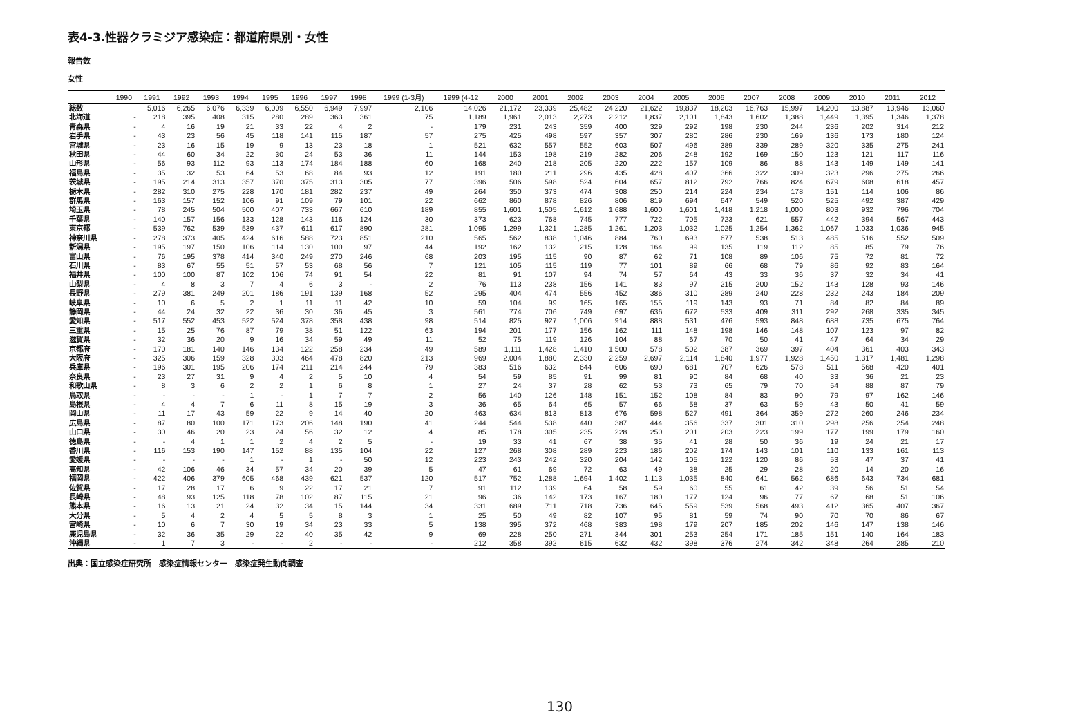表4-3.性器クラミジア感染症：都道府県別・女性
報告数
女性
| | 1990 | 1991 | 1992 | 1993 | 1994 | 1995 | 1996 | 1997 | 1998 | 1999 (1-3月) | 1999 (4-12 | 2000 | 2001 | 2002 | 2003 | 2004 | 2005 | 2006 | 2007 | 2008 | 2009 | 2010 | 2011 | 2012 |
| --- | --- | --- | --- | --- | --- | --- | --- | --- | --- | --- | --- | --- | --- | --- | --- | --- | --- | --- | --- | --- | --- | --- | --- | --- |
| 総数 | | 5,016 | 6,265 | 6,076 | 6,339 | 6,009 | 6,550 | 6,949 | 7,997 | 2,106 | 14,026 | 21,172 | 23,339 | 25,482 | 24,220 | 21,622 | 19,837 | 18,203 | 16,763 | 15,997 | 14,200 | 13,887 | 13,946 | 13,060 |
| 北海道 | - | 218 | 395 | 408 | 315 | 280 | 289 | 363 | 361 | 75 | 1,189 | 1,961 | 2,013 | 2,273 | 2,212 | 1,837 | 2,101 | 1,843 | 1,602 | 1,388 | 1,449 | 1,395 | 1,346 | 1,378 |
| 青森県 | - | 4 | 16 | 19 | 21 | 33 | 22 | 4 | 2 | - | 179 | 231 | 243 | 359 | 400 | 329 | 292 | 198 | 230 | 244 | 236 | 202 | 314 | 212 |
| 岩手県 | - | 43 | 23 | 56 | 45 | 118 | 141 | 115 | 187 | 57 | 275 | 425 | 498 | 597 | 357 | 307 | 280 | 286 | 230 | 169 | 136 | 173 | 180 | 124 |
| 宮城県 | - | 23 | 16 | 15 | 19 | 9 | 13 | 23 | 18 | 1 | 521 | 632 | 557 | 552 | 603 | 507 | 496 | 389 | 339 | 289 | 320 | 335 | 275 | 241 |
| 秋田県 | - | 44 | 60 | 34 | 22 | 30 | 24 | 53 | 36 | 11 | 144 | 153 | 198 | 219 | 282 | 206 | 248 | 192 | 169 | 150 | 123 | 121 | 117 | 116 |
| 山形県 | - | 56 | 93 | 112 | 93 | 113 | 174 | 184 | 188 | 60 | 168 | 240 | 218 | 205 | 220 | 222 | 157 | 109 | 86 | 88 | 143 | 149 | 149 | 141 |
| 福島県 | - | 35 | 32 | 53 | 64 | 53 | 68 | 84 | 93 | 12 | 191 | 180 | 211 | 296 | 435 | 428 | 407 | 366 | 322 | 309 | 323 | 296 | 275 | 266 |
| 茨城県 | - | 195 | 214 | 313 | 357 | 370 | 375 | 313 | 305 | 77 | 396 | 506 | 598 | 524 | 604 | 657 | 812 | 792 | 766 | 824 | 679 | 608 | 618 | 457 |
| 栃木県 | - | 282 | 310 | 275 | 228 | 170 | 181 | 282 | 237 | 49 | 264 | 350 | 373 | 474 | 308 | 250 | 214 | 224 | 234 | 178 | 151 | 114 | 106 | 86 |
| 群馬県 | - | 163 | 157 | 152 | 106 | 91 | 109 | 79 | 101 | 22 | 662 | 860 | 878 | 826 | 806 | 819 | 694 | 647 | 549 | 520 | 525 | 492 | 387 | 429 |
| 埼玉県 | - | 78 | 245 | 504 | 500 | 407 | 733 | 667 | 610 | 189 | 855 | 1,601 | 1,505 | 1,612 | 1,688 | 1,600 | 1,601 | 1,418 | 1,218 | 1,000 | 803 | 932 | 796 | 704 |
| 千葉県 | - | 140 | 157 | 156 | 133 | 128 | 143 | 116 | 124 | 30 | 373 | 623 | 768 | 745 | 777 | 722 | 705 | 723 | 621 | 557 | 442 | 394 | 567 | 443 |
| 東京都 | - | 539 | 762 | 539 | 539 | 437 | 611 | 617 | 890 | 281 | 1,095 | 1,299 | 1,321 | 1,285 | 1,261 | 1,203 | 1,032 | 1,025 | 1,254 | 1,362 | 1,067 | 1,033 | 1,036 | 945 |
| 神奈川県 | - | 278 | 373 | 405 | 424 | 616 | 588 | 723 | 851 | 210 | 565 | 562 | 838 | 1,046 | 884 | 760 | 693 | 677 | 538 | 513 | 485 | 516 | 552 | 509 |
| 新潟県 | - | 195 | 197 | 150 | 106 | 114 | 130 | 100 | 97 | 44 | 192 | 162 | 132 | 215 | 128 | 164 | 99 | 135 | 119 | 112 | 85 | 85 | 79 | 76 |
| 富山県 | - | 76 | 195 | 378 | 414 | 340 | 249 | 270 | 246 | 68 | 203 | 195 | 115 | 90 | 87 | 62 | 71 | 108 | 89 | 106 | 75 | 72 | 81 | 72 |
| 石川県 | - | 83 | 67 | 55 | 51 | 57 | 53 | 68 | 56 | 7 | 121 | 105 | 115 | 119 | 77 | 101 | 89 | 66 | 68 | 79 | 86 | 92 | 83 | 164 |
| 福井県 | - | 100 | 100 | 87 | 102 | 106 | 74 | 91 | 54 | 22 | 81 | 91 | 107 | 94 | 74 | 57 | 64 | 43 | 33 | 36 | 37 | 32 | 34 | 41 |
| 山梨県 | - | 4 | 8 | 3 | 7 | 4 | 6 | 3 | - | 2 | 76 | 113 | 238 | 156 | 141 | 83 | 97 | 215 | 200 | 152 | 143 | 128 | 93 | 146 |
| 長野県 | - | 279 | 381 | 249 | 201 | 186 | 191 | 139 | 168 | 52 | 295 | 404 | 474 | 556 | 452 | 386 | 310 | 289 | 240 | 228 | 232 | 243 | 184 | 209 |
| 岐阜県 | - | 10 | 6 | 5 | 2 | 1 | 11 | 11 | 42 | 10 | 59 | 104 | 99 | 165 | 165 | 155 | 119 | 143 | 93 | 71 | 84 | 82 | 84 | 89 |
| 静岡県 | - | 44 | 24 | 32 | 22 | 36 | 30 | 36 | 45 | 3 | 561 | 774 | 706 | 749 | 697 | 636 | 672 | 533 | 409 | 311 | 292 | 268 | 335 | 345 |
| 愛知県 | - | 517 | 552 | 453 | 522 | 524 | 378 | 358 | 438 | 98 | 514 | 825 | 927 | 1,006 | 914 | 888 | 531 | 476 | 593 | 848 | 688 | 735 | 675 | 764 |
| 三重県 | - | 15 | 25 | 76 | 87 | 79 | 38 | 51 | 122 | 63 | 194 | 201 | 177 | 156 | 162 | 111 | 148 | 198 | 146 | 148 | 107 | 123 | 97 | 82 |
| 滋賀県 | - | 32 | 36 | 20 | 9 | 16 | 34 | 59 | 49 | 11 | 52 | 75 | 119 | 126 | 104 | 88 | 67 | 70 | 50 | 41 | 47 | 64 | 34 | 29 |
| 京都府 | - | 170 | 181 | 140 | 146 | 134 | 122 | 258 | 234 | 49 | 589 | 1,111 | 1,428 | 1,410 | 1,500 | 578 | 502 | 387 | 369 | 397 | 404 | 361 | 403 | 343 |
| 大阪府 | - | 325 | 306 | 159 | 328 | 303 | 464 | 478 | 820 | 213 | 969 | 2,004 | 1,880 | 2,330 | 2,259 | 2,697 | 2,114 | 1,840 | 1,977 | 1,928 | 1,450 | 1,317 | 1,481 | 1,298 |
| 兵庫県 | - | 196 | 301 | 195 | 206 | 174 | 211 | 214 | 244 | 79 | 383 | 516 | 632 | 644 | 606 | 690 | 681 | 707 | 626 | 578 | 511 | 568 | 420 | 401 |
| 奈良県 | - | 23 | 27 | 31 | 9 | 4 | 2 | 5 | 10 | 4 | 54 | 59 | 85 | 91 | 99 | 81 | 90 | 84 | 68 | 40 | 33 | 36 | 21 | 23 |
| 和歌山県 | - | 8 | 3 | 6 | 2 | 2 | 1 | 6 | 8 | 1 | 27 | 24 | 37 | 28 | 62 | 53 | 73 | 65 | 79 | 70 | 54 | 88 | 87 | 79 |
| 鳥取県 | - | - | - | - | 1 | - | 1 | 7 | 7 | 2 | 56 | 140 | 126 | 148 | 151 | 152 | 108 | 84 | 83 | 90 | 79 | 97 | 162 | 146 |
| 島根県 | - | 4 | 4 | 7 | 6 | 11 | 8 | 15 | 19 | 3 | 36 | 65 | 64 | 65 | 57 | 66 | 58 | 37 | 63 | 59 | 43 | 50 | 41 | 59 |
| 岡山県 | - | 11 | 17 | 43 | 59 | 22 | 9 | 14 | 40 | 20 | 463 | 634 | 813 | 813 | 676 | 598 | 527 | 491 | 364 | 359 | 272 | 260 | 246 | 234 |
| 広島県 | - | 87 | 80 | 100 | 171 | 173 | 206 | 148 | 190 | 41 | 244 | 544 | 538 | 440 | 387 | 444 | 356 | 337 | 301 | 310 | 298 | 256 | 254 | 248 |
| 山口県 | - | 30 | 46 | 20 | 23 | 24 | 56 | 32 | 12 | 4 | 85 | 178 | 305 | 235 | 228 | 250 | 201 | 203 | 223 | 199 | 177 | 199 | 179 | 160 |
| 徳島県 | - | - | 4 | 1 | 1 | 2 | 4 | 2 | 5 | - | 19 | 33 | 41 | 67 | 38 | 35 | 41 | 28 | 50 | 36 | 19 | 24 | 21 | 17 |
| 香川県 | - | 116 | 153 | 190 | 147 | 152 | 88 | 135 | 104 | 22 | 127 | 268 | 308 | 289 | 223 | 186 | 202 | 174 | 143 | 101 | 110 | 133 | 161 | 113 |
| 愛媛県 | - | - | - | - | 1 | - | 1 | - | 50 | 12 | 223 | 243 | 242 | 320 | 204 | 142 | 105 | 122 | 120 | 86 | 53 | 47 | 37 | 41 |
| 高知県 | - | 42 | 106 | 46 | 34 | 57 | 34 | 20 | 39 | 5 | 47 | 61 | 69 | 72 | 63 | 49 | 38 | 25 | 29 | 28 | 20 | 14 | 20 | 16 |
| 福岡県 | - | 422 | 406 | 379 | 605 | 468 | 439 | 621 | 537 | 120 | 517 | 752 | 1,288 | 1,694 | 1,402 | 1,113 | 1,035 | 840 | 641 | 562 | 686 | 643 | 734 | 681 |
| 佐賀県 | - | 17 | 28 | 17 | 6 | 9 | 22 | 17 | 21 | 7 | 91 | 112 | 139 | 64 | 58 | 59 | 60 | 55 | 61 | 42 | 39 | 56 | 51 | 54 |
| 長崎県 | - | 48 | 93 | 125 | 118 | 78 | 102 | 87 | 115 | 21 | 96 | 36 | 142 | 173 | 167 | 180 | 177 | 124 | 96 | 77 | 67 | 68 | 51 | 106 |
| 熊本県 | - | 16 | 13 | 21 | 24 | 32 | 34 | 15 | 144 | 34 | 331 | 689 | 711 | 718 | 736 | 645 | 559 | 539 | 568 | 493 | 412 | 365 | 407 | 367 |
| 大分県 | - | 5 | 4 | 2 | 4 | 5 | 5 | 8 | 3 | 1 | 25 | 50 | 49 | 82 | 107 | 95 | 81 | 59 | 74 | 90 | 70 | 70 | 86 | 67 |
| 宮崎県 | - | 10 | 6 | 7 | 30 | 19 | 34 | 23 | 33 | 5 | 138 | 395 | 372 | 468 | 383 | 198 | 179 | 207 | 185 | 202 | 146 | 147 | 138 | 146 |
| 鹿児島県 | - | 32 | 36 | 35 | 29 | 22 | 40 | 35 | 42 | 9 | 69 | 228 | 250 | 271 | 344 | 301 | 253 | 254 | 171 | 185 | 151 | 140 | 164 | 183 |
| 沖縄県 | - | 1 | 7 | 3 | - | - | 2 | - | - | - | 212 | 358 | 392 | 615 | 632 | 432 | 398 | 376 | 274 | 342 | 348 | 264 | 285 | 210 |
出典：国立感染症研究所　感染症情報センター　感染症発生動向調査
130